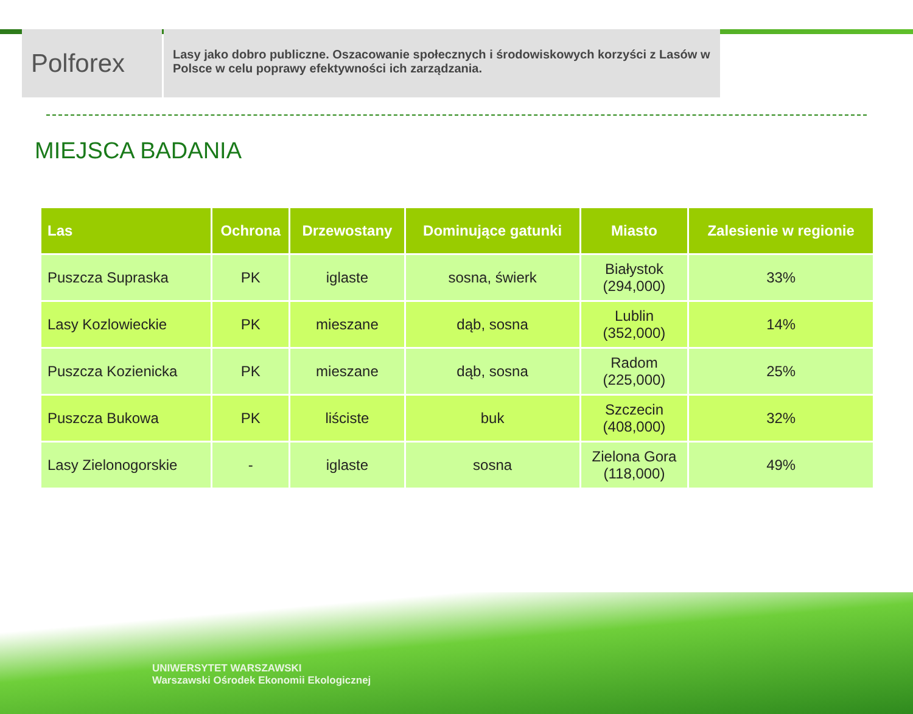Polforex
Lasy jako dobro publiczne. Oszacowanie społecznych i środowiskowych korzyści z Lasów w Polsce w celu poprawy efektywności ich zarządzania.
MIEJSCA BADANIA
| Las | Ochrona | Drzewostany | Dominujące gatunki | Miasto | Zalesienie w regionie |
| --- | --- | --- | --- | --- | --- |
| Puszcza Supraska | PK | iglaste | sosna, świerk | Białystok (294,000) | 33% |
| Lasy Kozlowieckie | PK | mieszane | dąb, sosna | Lublin (352,000) | 14% |
| Puszcza Kozienicka | PK | mieszane | dąb, sosna | Radom (225,000) | 25% |
| Puszcza Bukowa | PK | liściste | buk | Szczecin (408,000) | 32% |
| Lasy Zielonogorskie | - | iglaste | sosna | Zielona Gora (118,000) | 49% |
UNIWERSYTET WARSZAWSKI
Warszawski Ośrodek Ekonomii Ekologicznej